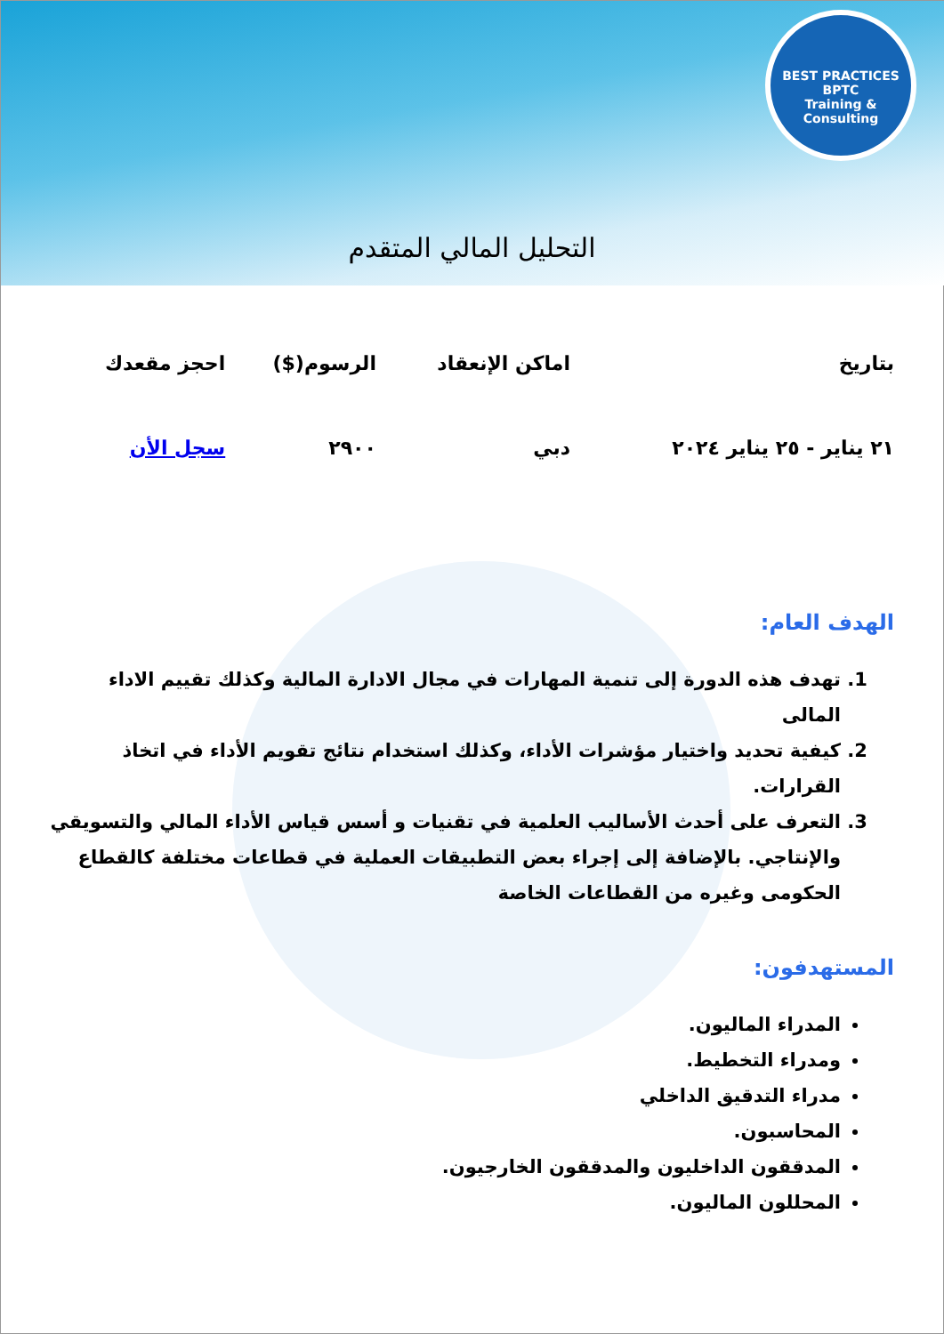BEST PRACTICES
BPTC
Training & Consulting
التحليل المالي المتقدم
| بتاريخ | اماكن الإنعقاد | الرسوم($) | احجز مقعدك |
| --- | --- | --- | --- |
| ٢١ يناير - ٢٥ يناير ٢٠٢٤ | دبي | ٢٩٠٠ | سجل الأن |
الهدف العام:
1. تهدف هذه الدورة إلى تنمية المهارات في مجال الادارة المالية وكذلك تقييم الاداء المالى
2. كيفية تحديد واختيار مؤشرات الأداء، وكذلك استخدام نتائج تقويم الأداء في اتخاذ القرارات.
3. التعرف على أحدث الأساليب العلمية في تقنيات و أسس قياس الأداء المالي والتسويقي والإنتاجي. بالإضافة إلى إجراء بعض التطبيقات العملية في قطاعات مختلفة كالقطاع الحكومى وغيره من القطاعات الخاصة
المستهدفون:
المدراء الماليون.
ومدراء التخطيط.
مدراء التدقيق الداخلي
المحاسبون.
المدققون الداخليون والمدققون الخارجيون.
المحللون الماليون.